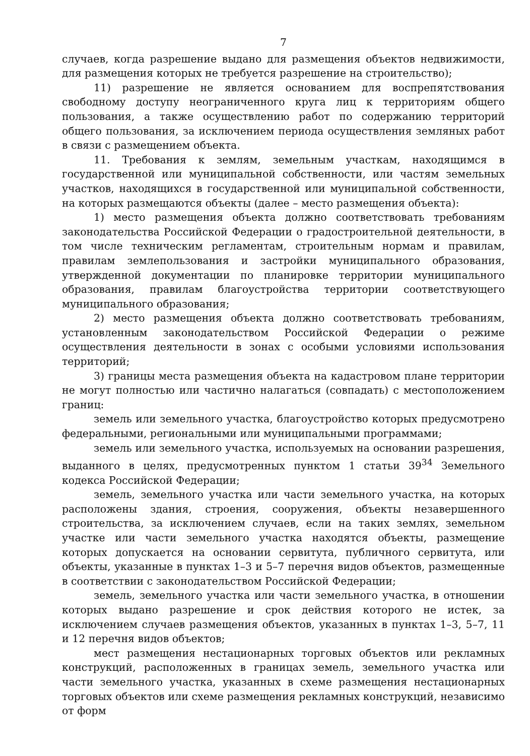7
случаев, когда разрешение выдано для размещения объектов недвижимости, для размещения которых не требуется разрешение на строительство);
11) разрешение не является основанием для воспрепятствования свободному доступу неограниченного круга лиц к территориям общего пользования, а также осуществлению работ по содержанию территорий общего пользования, за исключением периода осуществления земляных работ в связи с размещением объекта.
11. Требования к землям, земельным участкам, находящимся в государственной или муниципальной собственности, или частям земельных участков, находящихся в государственной или муниципальной собственности, на которых размещаются объекты (далее – место размещения объекта):
1) место размещения объекта должно соответствовать требованиям законодательства Российской Федерации о градостроительной деятельности, в том числе техническим регламентам, строительным нормам и правилам, правилам землепользования и застройки муниципального образования, утвержденной документации по планировке территории муниципального образования, правилам благоустройства территории соответствующего муниципального образования;
2) место размещения объекта должно соответствовать требованиям, установленным законодательством Российской Федерации о режиме осуществления деятельности в зонах с особыми условиями использования территорий;
3) границы места размещения объекта на кадастровом плане территории не могут полностью или частично налагаться (совпадать) с местоположением границ:
земель или земельного участка, благоустройство которых предусмотрено федеральными, региональными или муниципальными программами;
земель или земельного участка, используемых на основании разрешения, выданного в целях, предусмотренных пунктом 1 статьи 39<sup>34</sup> Земельного кодекса Российской Федерации;
земель, земельного участка или части земельного участка, на которых расположены здания, строения, сооружения, объекты незавершенного строительства, за исключением случаев, если на таких землях, земельном участке или части земельного участка находятся объекты, размещение которых допускается на основании сервитута, публичного сервитута, или объекты, указанные в пунктах 1–3 и 5–7 перечня видов объектов, размещенные в соответствии с законодательством Российской Федерации;
земель, земельного участка или части земельного участка, в отношении которых выдано разрешение и срок действия которого не истек, за исключением случаев размещения объектов, указанных в пунктах 1–3, 5–7, 11 и 12 перечня видов объектов;
мест размещения нестационарных торговых объектов или рекламных конструкций, расположенных в границах земель, земельного участка или части земельного участка, указанных в схеме размещения нестационарных торговых объектов или схеме размещения рекламных конструкций, независимо от форм